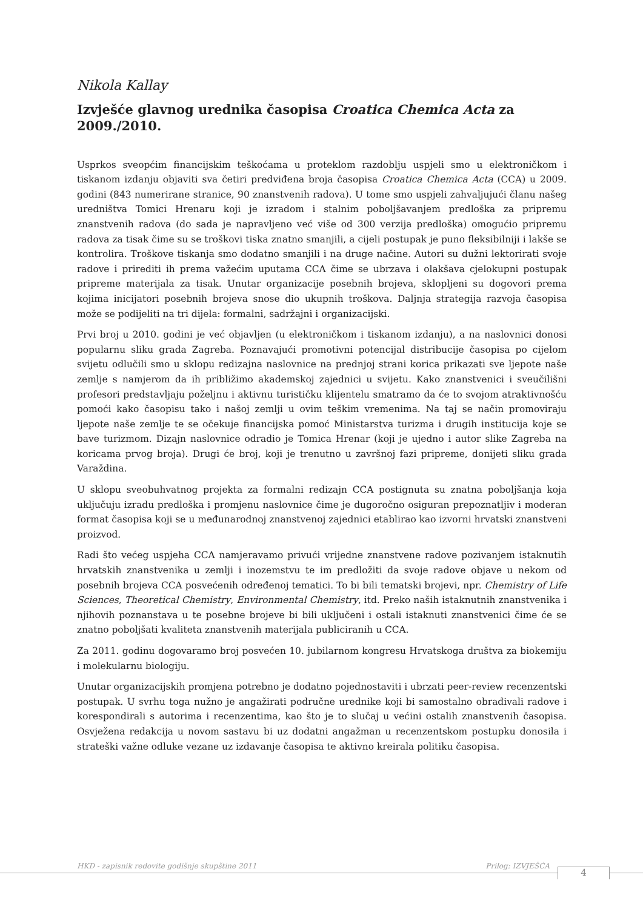Nikola Kallay
Izvješće glavnog urednika časopisa Croatica Chemica Acta za 2009./2010.
Usprkos sveopćim financijskim teškoćama u proteklom razdoblju uspjeli smo u elektroničkom i tiskanom izdanju objaviti sva četiri predviđena broja časopisa Croatica Chemica Acta (CCA) u 2009. godini (843 numerirane stranice, 90 znanstvenih radova). U tome smo uspjeli zahvaljujući članu našeg uredništva Tomici Hrenaru koji je izradom i stalnim poboljšavanjem predloška za pripremu znanstvenih radova (do sada je napravljeno već više od 300 verzija predloška) omogućio pripremu radova za tisak čime su se troškovi tiska znatno smanjili, a cijeli postupak je puno fleksibilniji i lakše se kontrolira. Troškove tiskanja smo dodatno smanjili i na druge načine. Autori su dužni lektorirati svoje radove i prirediti ih prema važećim uputama CCA čime se ubrzava i olakšava cjelokupni postupak pripreme materijala za tisak. Unutar organizacije posebnih brojeva, sklopljeni su dogovori prema kojima inicijatori posebnih brojeva snose dio ukupnih troškova. Daljnja strategija razvoja časopisa može se podijeliti na tri dijela: formalni, sadržajni i organizacijski.
Prvi broj u 2010. godini je već objavljen (u elektroničkom i tiskanom izdanju), a na naslovnici donosi popularnu sliku grada Zagreba. Poznavajući promotivni potencijal distribucije časopisa po cijelom svijetu odlučili smo u sklopu redizajna naslovnice na prednjoj strani korica prikazati sve ljepote naše zemlje s namjerom da ih približimo akademskoj zajednici u svijetu. Kako znanstvenici i sveučilišni profesori predstavljaju poželjnu i aktivnu turističku klijentelu smatramo da će to svojom atraktivnošću pomoći kako časopisu tako i našoj zemlji u ovim teškim vremenima. Na taj se način promoviraju ljepote naše zemlje te se očekuje financijska pomoć Ministarstva turizma i drugih institucija koje se bave turizmom. Dizajn naslovnice odradio je Tomica Hrenar (koji je ujedno i autor slike Zagreba na koricama prvog broja). Drugi će broj, koji je trenutno u završnoj fazi pripreme, donijeti sliku grada Varaždina.
U sklopu sveobuhvatnog projekta za formalni redizajn CCA postignuta su znatna poboljšanja koja uključuju izradu predloška i promjenu naslovnice čime je dugoročno osiguran prepoznatljiv i moderan format časopisa koji se u međunarodnoj znanstvenoj zajednici etablirao kao izvorni hrvatski znanstveni proizvod.
Radi što većeg uspjeha CCA namjeravamo privući vrijedne znanstvene radove pozivanjem istaknutih hrvatskih znanstvenika u zemlji i inozemstvu te im predložiti da svoje radove objave u nekom od posebnih brojeva CCA posvećenih određenoj tematici. To bi bili tematski brojevi, npr. Chemistry of Life Sciences, Theoretical Chemistry, Environmental Chemistry, itd. Preko naših istaknutnih znanstvenika i njihovih poznanstava u te posebne brojeve bi bili uključeni i ostali istaknuti znanstvenici čime će se znatno poboljšati kvaliteta znanstvenih materijala publiciranih u CCA.
Za 2011. godinu dogovaramo broj posvećen 10. jubilarnom kongresu Hrvatskoga društva za biokemiju i molekularnu biologiju.
Unutar organizacijskih promjena potrebno je dodatno pojednostaviti i ubrzati peer-review recenzentski postupak. U svrhu toga nužno je angažirati područne urednike koji bi samostalno obrađivali radove i korespondirali s autorima i recenzentima, kao što je to slučaj u većini ostalih znanstvenih časopisa. Osvježena redakcija u novom sastavu bi uz dodatni angažman u recenzentskom postupku donosila i strateški važne odluke vezane uz izdavanje časopisa te aktivno kreirala politiku časopisa.
HKD - zapisnik redovite godišnje skupštine 2011 Prilog: IZVJEŠĆA
4